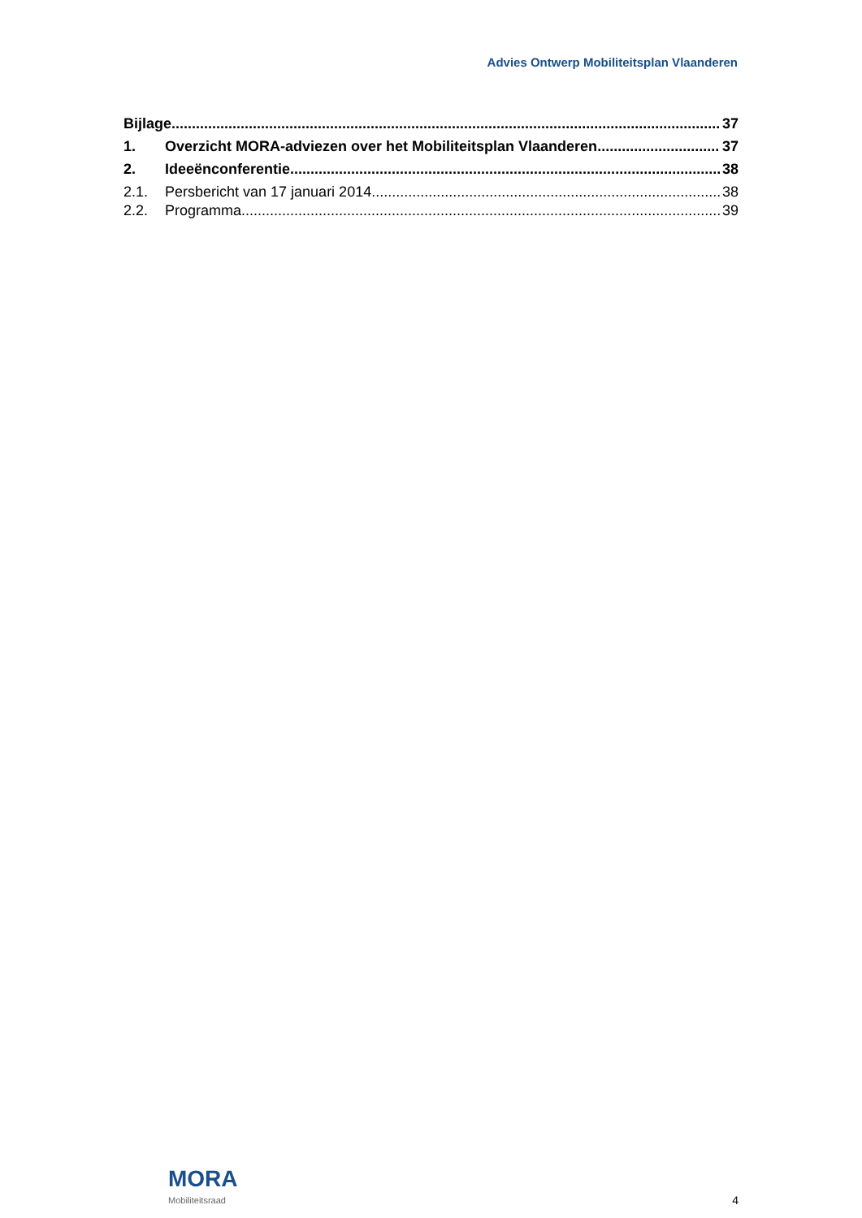Advies Ontwerp Mobiliteitsplan Vlaanderen
Bijlage 37
1. Overzicht MORA-adviezen over het Mobiliteitsplan Vlaanderen 37
2. Ideeënconferentie 38
2.1. Persbericht van 17 januari 2014 38
2.2. Programma 39
MORA
Mobiliteitsraad
4